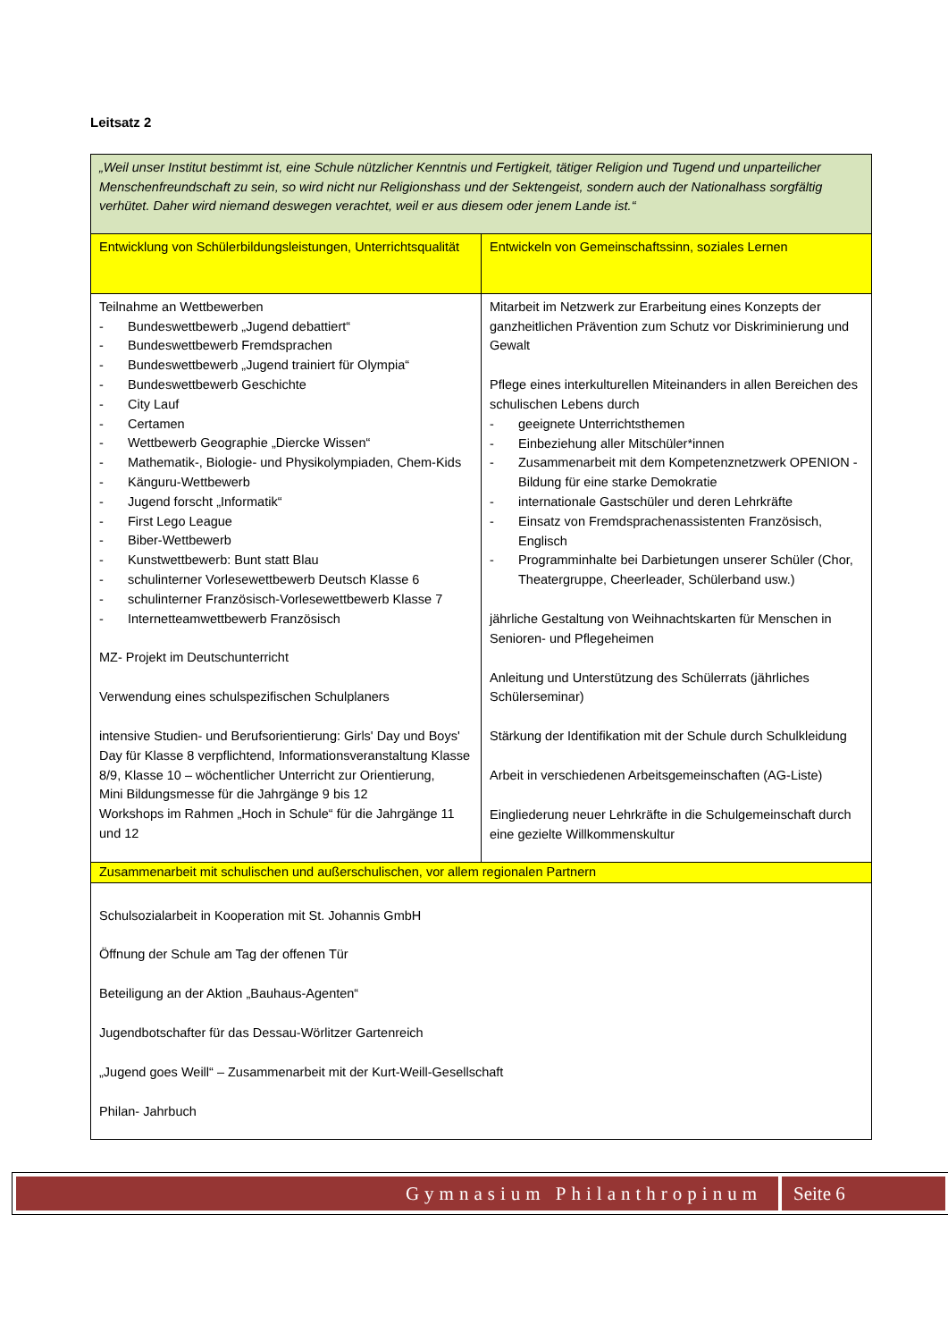Leitsatz 2
| „Weil unser Institut bestimmt ist, eine Schule nützlicher Kenntnis und Fertigkeit, tätiger Religion und Tugend und unparteilicher Menschenfreundschaft zu sein, so wird nicht nur Religionshass und der Sektengeist, sondern auch der Nationalhass sorgfältig verhütet. Daher wird niemand deswegen verachtet, weil er aus diesem oder jenem Lande ist.“ | |
| Entwicklung von Schülerbildungsleistungen, Unterrichtsqualität | Entwickeln von Gemeinschaftssinn, soziales Lernen |
| Teilnahme an Wettbewerben - Bundeswettbewerb „Jugend debattiert“ - Bundeswettbewerb Fremdsprachen - Bundeswettbewerb „Jugend trainiert für Olympia“ - Bundeswettbewerb Geschichte - City Lauf - Certamen - Wettbewerb Geographie „Diercke Wissen“ - Mathematik-, Biologie- und Physikolympiaden, Chem-Kids - Känguru-Wettbewerb - Jugend forscht „Informatik“ - First Lego League - Biber-Wettbewerb - Kunstwettbewerb: Bunt statt Blau - schulinterner Vorlesewettbewerb Deutsch Klasse 6 - schulinterner Französisch-Vorlesewettbewerb Klasse 7 - Internetteamwettbewerb Französisch MZ- Projekt im Deutschunterricht Verwendung eines schulspezifischen Schulplaners intensive Studien- und Berufsorientierung: Girls' Day und Boys' Day für Klasse 8 verpflichtend, Informationsveranstaltung Klasse 8/9, Klasse 10 – wöchentlicher Unterricht zur Orientierung, Mini Bildungsmesse für die Jahrgänge 9 bis 12 Workshops im Rahmen „Hoch in Schule“ für die Jahrgänge 11 und 12 | Mitarbeit im Netzwerk zur Erarbeitung eines Konzepts der ganzheitlichen Prävention zum Schutz vor Diskriminierung und Gewalt Pflege eines interkulturellen Miteinanders in allen Bereichen des schulischen Lebens durch - geeignete Unterrichtsthemen - Einbeziehung aller Mitschüler*innen - Zusammenarbeit mit dem Kompetenznetzwerk OPENION - Bildung für eine starke Demokratie - internationale Gastschüler und deren Lehrkräfte - Einsatz von Fremdsprachenassistenten Französisch, Englisch - Programminhalte bei Darbietungen unserer Schüler (Chor, Theatergruppe, Cheerleader, Schülerband usw.) jährliche Gestaltung von Weihnachtskarten für Menschen in Senioren- und Pflegeheimen Anleitung und Unterstützung des Schülerrats (jährliches Schülerseminar) Stärkung der Identifikation mit der Schule durch Schulkleidung Arbeit in verschiedenen Arbeitsgemeinschaften (AG-Liste) Eingliederung neuer Lehrkräfte in die Schulgemeinschaft durch eine gezielte Willkommenskultur |
| Zusammenarbeit mit schulischen und außerschulischen, vor allem regionalen Partnern | |
| Schulsozialarbeit in Kooperation mit St. Johannis GmbH Öffnung der Schule am Tag der offenen Tür Beteiligung an der Aktion „Bauhaus-Agenten“ Jugendbotschafter für das Dessau-Wörlitzer Gartenreich „Jugend goes Weill“ – Zusammenarbeit mit der Kurt-Weill-Gesellschaft Philan- Jahrbuch | |
Gymnasium Philanthropinum Seite 6